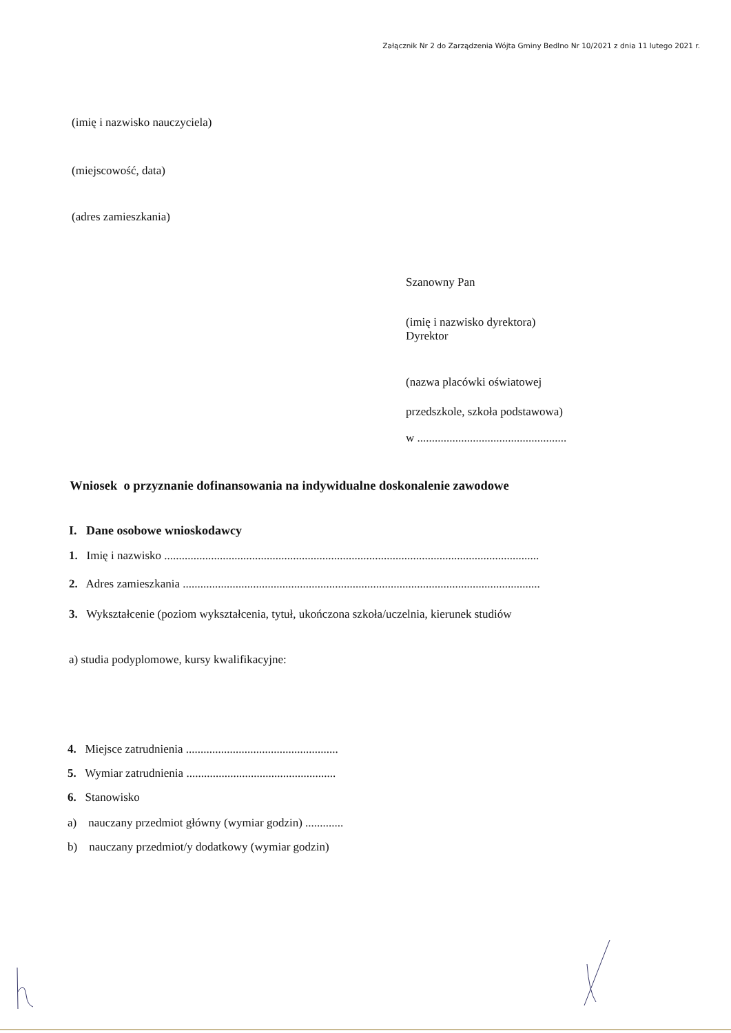Załącznik Nr 2 do Zarządzenia Wójta Gminy Bedlno Nr 10/2021 z dnia 11 lutego 2021 r.
(imię i nazwisko nauczyciela)
(miejscowość, data)
(adres zamieszkania)
Szanowny Pan
(imię i nazwisko dyrektora)
Dyrektor
(nazwa placówki oświatowej
przedszkole, szkoła podstawowa)
w ...................................................
Wniosek o przyznanie dofinansowania na indywidualne doskonalenie zawodowe
I. Dane osobowe wnioskodawcy
1. Imię i nazwisko ................................................................................................................................
2. Adres zamieszkania ..........................................................................................................................
3. Wykształcenie (poziom wykształcenia, tytuł, ukończona szkoła/uczelnia, kierunek studiów
a) studia podyplomowe, kursy kwalifikacyjne:
4. Miejsce zatrudnienia ....................................................
5. Wymiar zatrudnienia ...................................................
6. Stanowisko
a) nauczany przedmiot główny (wymiar godzin) .............
b) nauczany przedmiot/y dodatkowy (wymiar godzin)